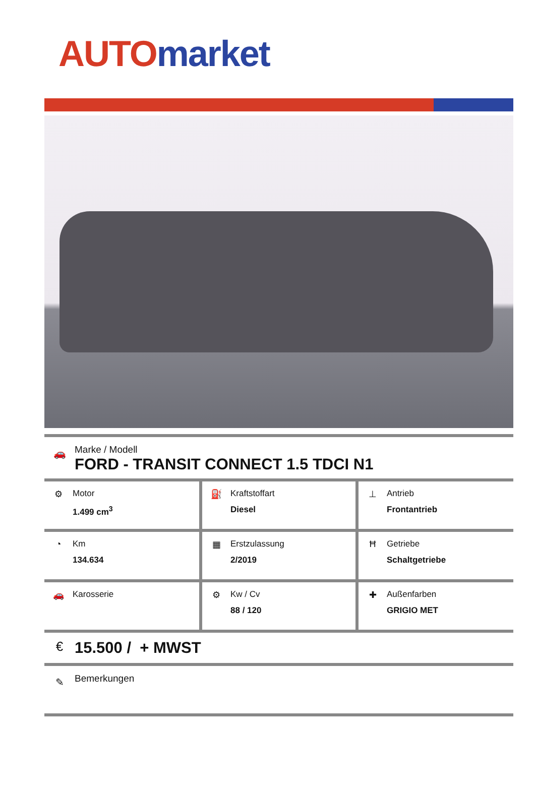AUTO market
🚗
Marke / Modell
FORD - TRANSIT CONNECT 1.5 TDCI N1
| ⚙ Motor 1.499 cm<sup>3</sup> | ⛽ Kraftstoffart Diesel | ⊥ Antrieb Frontantrieb |
| ◔ Km 134.634 | ▦ Erstzulassung 2/2019 | Ħ Getriebe Schaltgetriebe |
| 🚗 Karosserie | ⚙ Kw / Cv 88 / 120 | ✚ Außenfarben GRIGIO MET |
€
15.500 / + MWST
✎
Bemerkungen